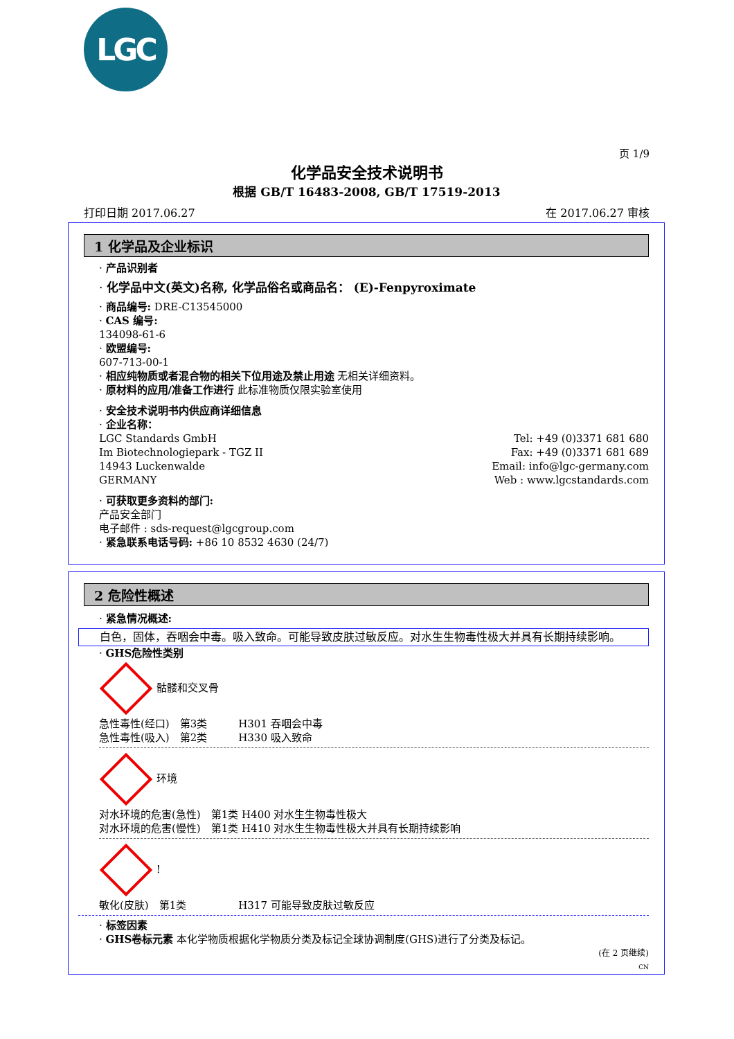LGC
页 1/9
化学品安全技术说明书
根据 GB/T 16483-2008, GB/T 17519-2013
打印日期 2017.06.27 在 2017.06.27 审核
1 化学品及企业标识
· 产品识别者
· 化学品中文(英文)名称, 化学品俗名或商品名： (E)-Fenpyroximate
· 商品编号: DRE-C13545000
· CAS 编号:
134098-61-6
· 欧盟编号:
607-713-00-1
· 相应纯物质或者混合物的相关下位用途及禁止用途 无相关详细资料。
· 原材料的应用/准备工作进行 此标准物质仅限实验室使用
· 安全技术说明书内供应商详细信息
· 企业名称：
LGC Standards GmbH
Im Biotechnologiepark - TGZ II
14943 Luckenwalde
GERMANY
Tel: +49 (0)3371 681 680
Fax: +49 (0)3371 681 689
Email: info@lgc-germany.com
Web : www.lgcstandards.com
· 可获取更多资料的部门:
产品安全部门
电子邮件 : sds-request@lgcgroup.com
· 紧急联系电话号码: +86 10 8532 4630 (24/7)
2 危险性概述
· 紧急情况概述:
白色，固体，吞咽会中毒。吸入致命。可能导致皮肤过敏反应。对水生生物毒性极大并具有长期持续影响。
· GHS危险性类别
骷髅和交叉骨
急性毒性(经口)　第3类　　　H301 吞咽会中毒
急性毒性(吸入)　第2类　　　H330 吸入致命
环境
对水环境的危害(急性)　第1类 H400 对水生生物毒性极大
对水环境的危害(慢性)　第1类 H410 对水生生物毒性极大并具有长期持续影响
!
敏化(皮肤)　第1类　　　　　H317 可能导致皮肤过敏反应
· 标签因素
· GHS卷标元素 本化学物质根据化学物质分类及标记全球协调制度(GHS)进行了分类及标记。
(在 2 页继续)
CN